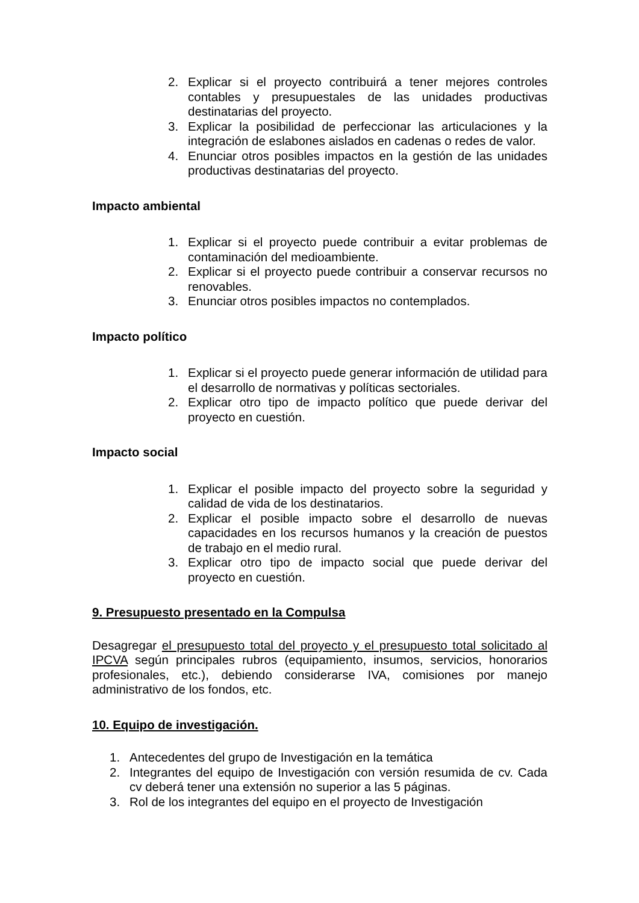2. Explicar si el proyecto contribuirá a tener mejores controles contables y presupuestales de las unidades productivas destinatarias del proyecto.
3. Explicar la posibilidad de perfeccionar las articulaciones y la integración de eslabones aislados en cadenas o redes de valor.
4. Enunciar otros posibles impactos en la gestión de las unidades productivas destinatarias del proyecto.
Impacto ambiental
1. Explicar si el proyecto puede contribuir a evitar problemas de contaminación del medioambiente.
2. Explicar si el proyecto puede contribuir a conservar recursos no renovables.
3. Enunciar otros posibles impactos no contemplados.
Impacto político
1. Explicar si el proyecto puede generar información de utilidad para el desarrollo de normativas y políticas sectoriales.
2. Explicar otro tipo de impacto político que puede derivar del proyecto en cuestión.
Impacto social
1. Explicar el posible impacto del proyecto sobre la seguridad y calidad de vida de los destinatarios.
2. Explicar el posible impacto sobre el desarrollo de nuevas capacidades en los recursos humanos y la creación de puestos de trabajo en el medio rural.
3. Explicar otro tipo de impacto social que puede derivar del proyecto en cuestión.
9. Presupuesto presentado en la Compulsa
Desagregar el presupuesto total del proyecto y el presupuesto total solicitado al IPCVA según principales rubros (equipamiento, insumos, servicios, honorarios profesionales, etc.), debiendo considerarse IVA, comisiones por manejo administrativo de los fondos, etc.
10. Equipo de investigación.
1. Antecedentes del grupo de Investigación en la temática
2. Integrantes del equipo de Investigación con versión resumida de cv. Cada cv deberá tener una extensión no superior a las 5 páginas.
3. Rol de los integrantes del equipo en el proyecto de Investigación